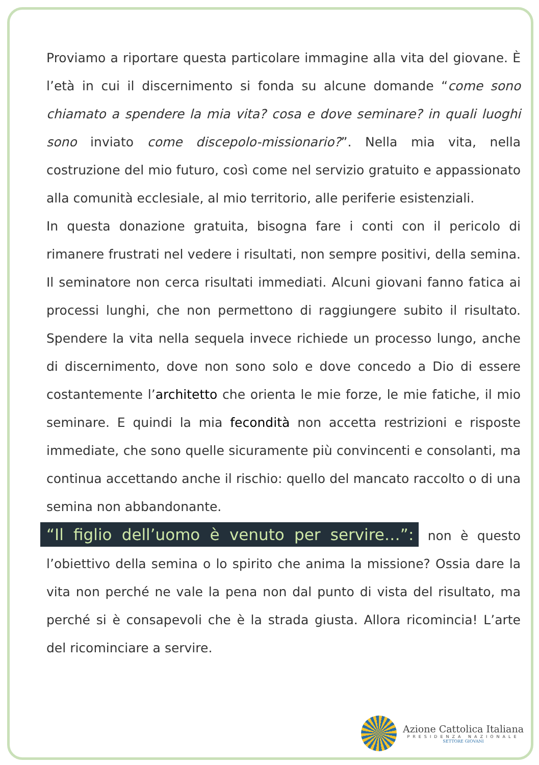Proviamo a riportare questa particolare immagine alla vita del giovane. È l’età in cui il discernimento si fonda su alcune domande “come sono chiamato a spendere la mia vita? cosa e dove seminare? in quali luoghi sono inviato come discepolo-missionario?”. Nella mia vita, nella costruzione del mio futuro, così come nel servizio gratuito e appassionato alla comunità ecclesiale, al mio territorio, alle periferie esistenziali.
In questa donazione gratuita, bisogna fare i conti con il pericolo di rimanere frustrati nel vedere i risultati, non sempre positivi, della semina. Il seminatore non cerca risultati immediati. Alcuni giovani fanno fatica ai processi lunghi, che non permettono di raggiungere subito il risultato. Spendere la vita nella sequela invece richiede un processo lungo, anche di discernimento, dove non sono solo e dove concedo a Dio di essere costantemente l’architetto che orienta le mie forze, le mie fatiche, il mio seminare. E quindi la mia fecondità non accetta restrizioni e risposte immediate, che sono quelle sicuramente più convincenti e consolanti, ma continua accettando anche il rischio: quello del mancato raccolto o di una semina non abbandonante.
“Il figlio dell’uomo è venuto per servire…”: non è questo l’obiettivo della semina o lo spirito che anima la missione? Ossia dare la vita non perché ne vale la pena non dal punto di vista del risultato, ma perché si è consapevoli che è la strada giusta. Allora ricomincia! L’arte del ricominciare a servire.
Azione Cattolica Italiana
PRESIDENZA NAZIONALE
SETTORE GIOVANI